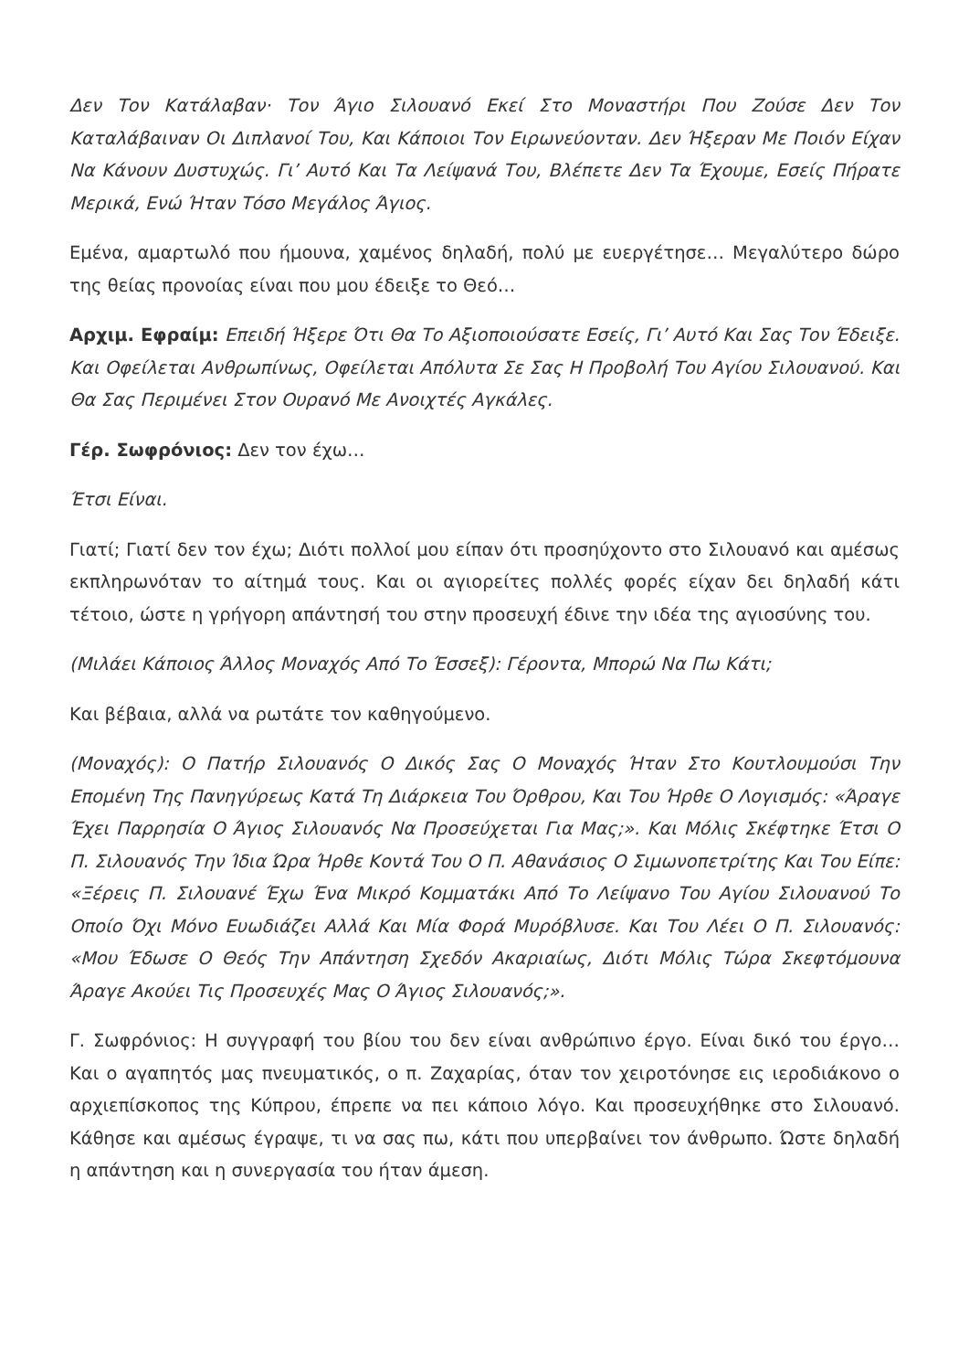Δεν Τον Κατάλαβαν· Τον Άγιο Σιλουανό Εκεί Στο Μοναστήρι Που Ζούσε Δεν Τον Καταλάβαιναν Οι Διπλανοί Του, Και Κάποιοι Τον Ειρωνεύονταν. Δεν Ήξεραν Με Ποιόν Είχαν Να Κάνουν Δυστυχώς. Γι’ Αυτό Και Τα Λείψανά Του, Βλέπετε Δεν Τα Έχουμε, Εσείς Πήρατε Μερικά, Ενώ Ήταν Τόσο Μεγάλος Άγιος.
Εμένα, αμαρτωλό που ήμουνα, χαμένος δηλαδή, πολύ με ευεργέτησε… Μεγαλύτερο δώρο της θείας προνοίας είναι που μου έδειξε το Θεό…
Αρχιμ. Εφραίμ: Επειδή Ήξερε Ότι Θα Το Αξιοποιούσατε Εσείς, Γι’ Αυτό Και Σας Τον Έδειξε. Και Οφείλεται Ανθρωπίνως, Οφείλεται Απόλυτα Σε Σας Η Προβολή Του Αγίου Σιλουανού. Και Θα Σας Περιμένει Στον Ουρανό Με Ανοιχτές Αγκάλες.
Γέρ. Σωφρόνιος: Δεν τον έχω…
Έτσι Είναι.
Γιατί; Γιατί δεν τον έχω; Διότι πολλοί μου είπαν ότι προσηύχοντο στο Σιλουανό και αμέσως εκπληρωνόταν το αίτημά τους. Και οι αγιορείτες πολλές φορές είχαν δει δηλαδή κάτι τέτοιο, ώστε η γρήγορη απάντησή του στην προσευχή έδινε την ιδέα της αγιοσύνης του.
(Μιλάει Κάποιος Άλλος Μοναχός Από Το Έσσεξ): Γέροντα, Μπορώ Να Πω Κάτι;
Και βέβαια, αλλά να ρωτάτε τον καθηγούμενο.
(Μοναχός): Ο Πατήρ Σιλουανός Ο Δικός Σας Ο Μοναχός Ήταν Στο Κουτλουμούσι Την Επομένη Της Πανηγύρεως Κατά Τη Διάρκεια Του Όρθρου, Και Του Ήρθε Ο Λογισμός: «Άραγε Έχει Παρρησία Ο Άγιος Σιλουανός Να Προσεύχεται Για Μας;». Και Μόλις Σκέφτηκε Έτσι Ο Π. Σιλουανός Την Ίδια Ώρα Ήρθε Κοντά Του Ο Π. Αθανάσιος Ο Σιμωνοπετρίτης Και Του Είπε: «Ξέρεις Π. Σιλουανέ Έχω Ένα Μικρό Κομματάκι Από Το Λείψανο Του Αγίου Σιλουανού Το Οποίο Όχι Μόνο Ευωδιάζει Αλλά Και Μία Φορά Μυρόβλυσε. Και Του Λέει Ο Π. Σιλουανός: «Μου Έδωσε Ο Θεός Την Απάντηση Σχεδόν Ακαριαίως, Διότι Μόλις Τώρα Σκεφτόμουνα Άραγε Ακούει Τις Προσευχές Μας Ο Άγιος Σιλουανός;».
Γ. Σωφρόνιος: Η συγγραφή του βίου του δεν είναι ανθρώπινο έργο. Είναι δικό του έργο… Και ο αγαπητός μας πνευματικός, ο π. Ζαχαρίας, όταν τον χειροτόνησε εις ιεροδιάκονο ο αρχιεπίσκοπος της Κύπρου, έπρεπε να πει κάποιο λόγο. Και προσευχήθηκε στο Σιλουανό. Κάθησε και αμέσως έγραψε, τι να σας πω, κάτι που υπερβαίνει τον άνθρωπο. Ώστε δηλαδή η απάντηση και η συνεργασία του ήταν άμεση.